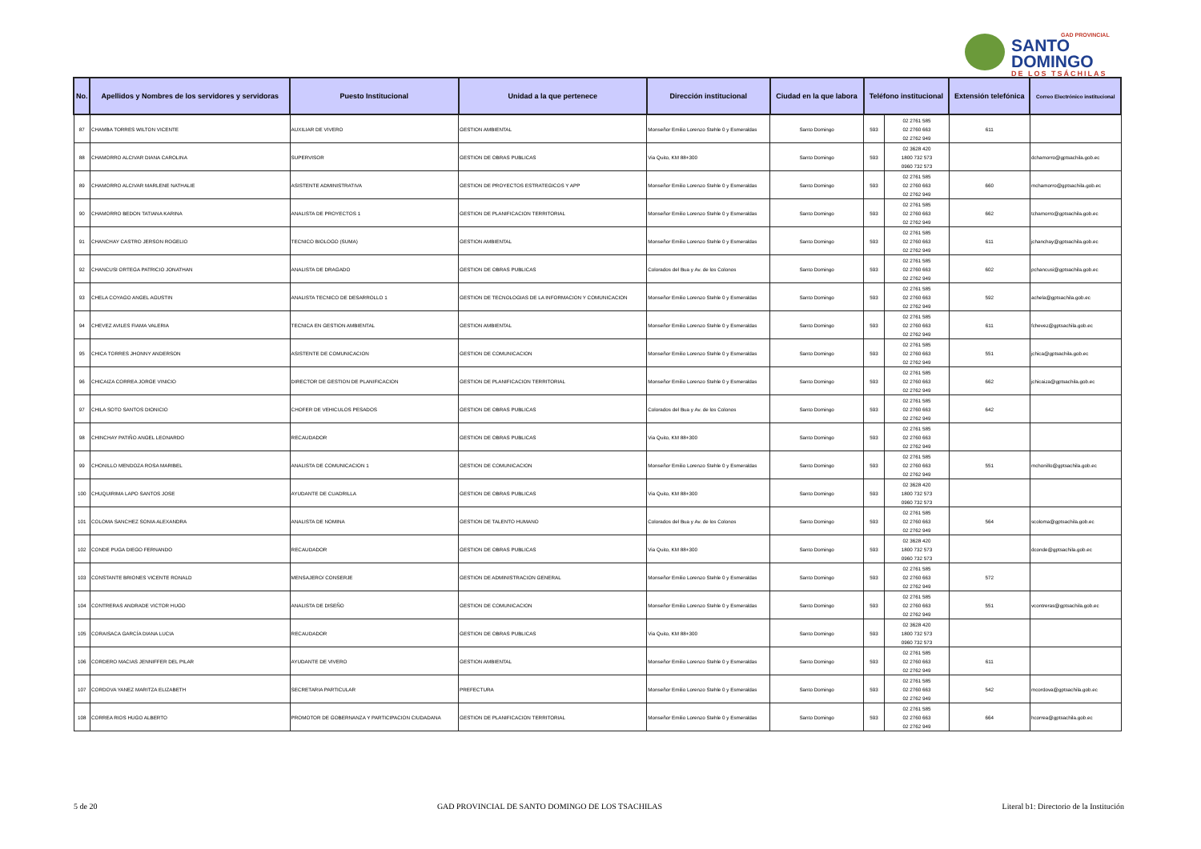GAD PROVINCIAL
SANTO DOMINGO
DE LOS TSÁCHILAS
| No. | Apellidos y Nombres de los servidores y servidoras | Puesto Institucional | Unidad a la que pertenece | Dirección institucional | Ciudad en la que labora | Teléfono institucional | | Extensión telefónica | Correo Electrónico institucional |
| --- | --- | --- | --- | --- | --- | --- | --- | --- | --- |
| 87 | CHAMBA TORRES WILTON VICENTE | AUXILIAR DE VIVERO | GESTION AMBIENTAL | Monseñor Emilio Lorenzo Stehle 0 y Esmeraldas | Santo Domingo | 593 | 02 2761 585 02 2760 663 02 2762 949 | 611 | |
| 88 | CHAMORRO ALCIVAR DIANA CAROLINA | SUPERVISOR | GESTION DE OBRAS PUBLICAS | Via Quito, KM 88+300 | Santo Domingo | 593 | 02 3628 420 1800 732 573 0960 732 573 | | dchamorro@gptsachila.gob.ec |
| 89 | CHAMORRO ALCIVAR MARLENE NATHALIE | ASISTENTE ADMINISTRATIVA | GESTION DE PROYECTOS ESTRATEGICOS Y APP | Monseñor Emilio Lorenzo Stehle 0 y Esmeraldas | Santo Domingo | 593 | 02 2761 585 02 2760 663 02 2762 949 | 660 | mchamorro@gptsachila.gob.ec |
| 90 | CHAMORRO BEDON TATIANA KARINA | ANALISTA DE PROYECTOS 1 | GESTION DE PLANIFICACION TERRITORIAL | Monseñor Emilio Lorenzo Stehle 0 y Esmeraldas | Santo Domingo | 593 | 02 2761 585 02 2760 663 02 2762 949 | 662 | tchamorro@gptsachila.gob.ec |
| 91 | CHANCHAY CASTRO JERSON ROGELIO | TECNICO BIOLOGO (SUMA) | GESTION AMBIENTAL | Monseñor Emilio Lorenzo Stehle 0 y Esmeraldas | Santo Domingo | 593 | 02 2761 585 02 2760 663 02 2762 949 | 611 | jchanchay@gptsachila.gob.ec |
| 92 | CHANCUSI ORTEGA PATRICIO JONATHAN | ANALISTA DE DRAGADO | GESTION DE OBRAS PUBLICAS | Colorados del Bua y Av. de los Colonos | Santo Domingo | 593 | 02 2761 585 02 2760 663 02 2762 949 | 602 | pchancusi@gptsachila.gob.ec |
| 93 | CHELA COYAGO ANGEL AGUSTIN | ANALISTA TECNICO DE DESARROLLO 1 | GESTION DE TECNOLOGIAS DE LA INFORMACION Y COMUNICACION | Monseñor Emilio Lorenzo Stehle 0 y Esmeraldas | Santo Domingo | 593 | 02 2761 585 02 2760 663 02 2762 949 | 592 | achela@gptsachila.gob.ec |
| 94 | CHEVEZ AVILES FIAMA VALERIA | TECNICA EN GESTION AMBIENTAL | GESTION AMBIENTAL | Monseñor Emilio Lorenzo Stehle 0 y Esmeraldas | Santo Domingo | 593 | 02 2761 585 02 2760 663 02 2762 949 | 611 | fchevez@gptsachila.gob.ec |
| 95 | CHICA TORRES JHONNY ANDERSON | ASISTENTE DE COMUNICACION | GESTION DE COMUNICACION | Monseñor Emilio Lorenzo Stehle 0 y Esmeraldas | Santo Domingo | 593 | 02 2761 585 02 2760 663 02 2762 949 | 551 | jchica@gptsachila.gob.ec |
| 96 | CHICAIZA CORREA JORGE VINICIO | DIRECTOR DE GESTION DE PLANIFICACION | GESTION DE PLANIFICACION TERRITORIAL | Monseñor Emilio Lorenzo Stehle 0 y Esmeraldas | Santo Domingo | 593 | 02 2761 585 02 2760 663 02 2762 949 | 662 | jchicaiza@gptsachila.gob.ec |
| 97 | CHILA SOTO SANTOS DIONICIO | CHOFER DE VEHICULOS PESADOS | GESTION DE OBRAS PUBLICAS | Colorados del Bua y Av. de los Colonos | Santo Domingo | 593 | 02 2761 585 02 2760 663 02 2762 949 | 642 | |
| 98 | CHINCHAY PATIÑO ANGEL LEONARDO | RECAUDADOR | GESTION DE OBRAS PUBLICAS | Via Quito, KM 88+300 | Santo Domingo | 593 | 02 2761 585 02 2760 663 02 2762 949 | | |
| 99 | CHONILLO MENDOZA ROSA MARIBEL | ANALISTA DE COMUNICACION 1 | GESTION DE COMUNICACION | Monseñor Emilio Lorenzo Stehle 0 y Esmeraldas | Santo Domingo | 593 | 02 2761 585 02 2760 663 02 2762 949 | 551 | mchonillo@gptsachila.gob.ec |
| 100 | CHUQUIRIMA LAPO SANTOS JOSE | AYUDANTE DE CUADRILLA | GESTION DE OBRAS PUBLICAS | Via Quito, KM 88+300 | Santo Domingo | 593 | 02 3628 420 1800 732 573 0960 732 573 | | |
| 101 | COLOMA SANCHEZ SONIA ALEXANDRA | ANALISTA DE NOMINA | GESTION DE TALENTO HUMANO | Colorados del Bua y Av. de los Colonos | Santo Domingo | 593 | 02 2761 585 02 2760 663 02 2762 949 | 564 | scoloma@gptsachila.gob.ec |
| 102 | CONDE PUGA DIEGO FERNANDO | RECAUDADOR | GESTION DE OBRAS PUBLICAS | Via Quito, KM 88+300 | Santo Domingo | 593 | 02 3628 420 1800 732 573 0960 732 573 | | dconde@gptsachila.gob.ec |
| 103 | CONSTANTE BRIONES VICENTE RONALD | MENSAJERO/ CONSERJE | GESTION DE ADMINISTRACION GENERAL | Monseñor Emilio Lorenzo Stehle 0 y Esmeraldas | Santo Domingo | 593 | 02 2761 585 02 2760 663 02 2762 949 | 572 | |
| 104 | CONTRERAS ANDRADE VICTOR HUGO | ANALISTA DE DISEÑO | GESTION DE COMUNICACION | Monseñor Emilio Lorenzo Stehle 0 y Esmeraldas | Santo Domingo | 593 | 02 2761 585 02 2760 663 02 2762 949 | 551 | vcontreras@gptsachila.gob.ec |
| 105 | CORAISACA GARCÍA DIANA LUCIA | RECAUDADOR | GESTION DE OBRAS PUBLICAS | Via Quito, KM 88+300 | Santo Domingo | 593 | 02 3628 420 1800 732 573 0960 732 573 | | |
| 106 | CORDERO MACIAS JENNIFFER DEL PILAR | AYUDANTE DE VIVERO | GESTION AMBIENTAL | Monseñor Emilio Lorenzo Stehle 0 y Esmeraldas | Santo Domingo | 593 | 02 2761 585 02 2760 663 02 2762 949 | 611 | |
| 107 | CORDOVA YANEZ MARITZA ELIZABETH | SECRETARIA PARTICULAR | PREFECTURA | Monseñor Emilio Lorenzo Stehle 0 y Esmeraldas | Santo Domingo | 593 | 02 2761 585 02 2760 663 02 2762 949 | 542 | mcordova@gptsachila.gob.ec |
| 108 | CORREA RIOS HUGO ALBERTO | PROMOTOR DE GOBERNANZA Y PARTICIPACION CIUDADANA | GESTION DE PLANIFICACION TERRITORIAL | Monseñor Emilio Lorenzo Stehle 0 y Esmeraldas | Santo Domingo | 593 | 02 2761 585 02 2760 663 02 2762 949 | 664 | hcorrea@gptsachila.gob.ec |
5 de 20 GAD PROVINCIAL DE SANTO DOMINGO DE LOS TSACHILAS Literal b1: Directorio de la Institución